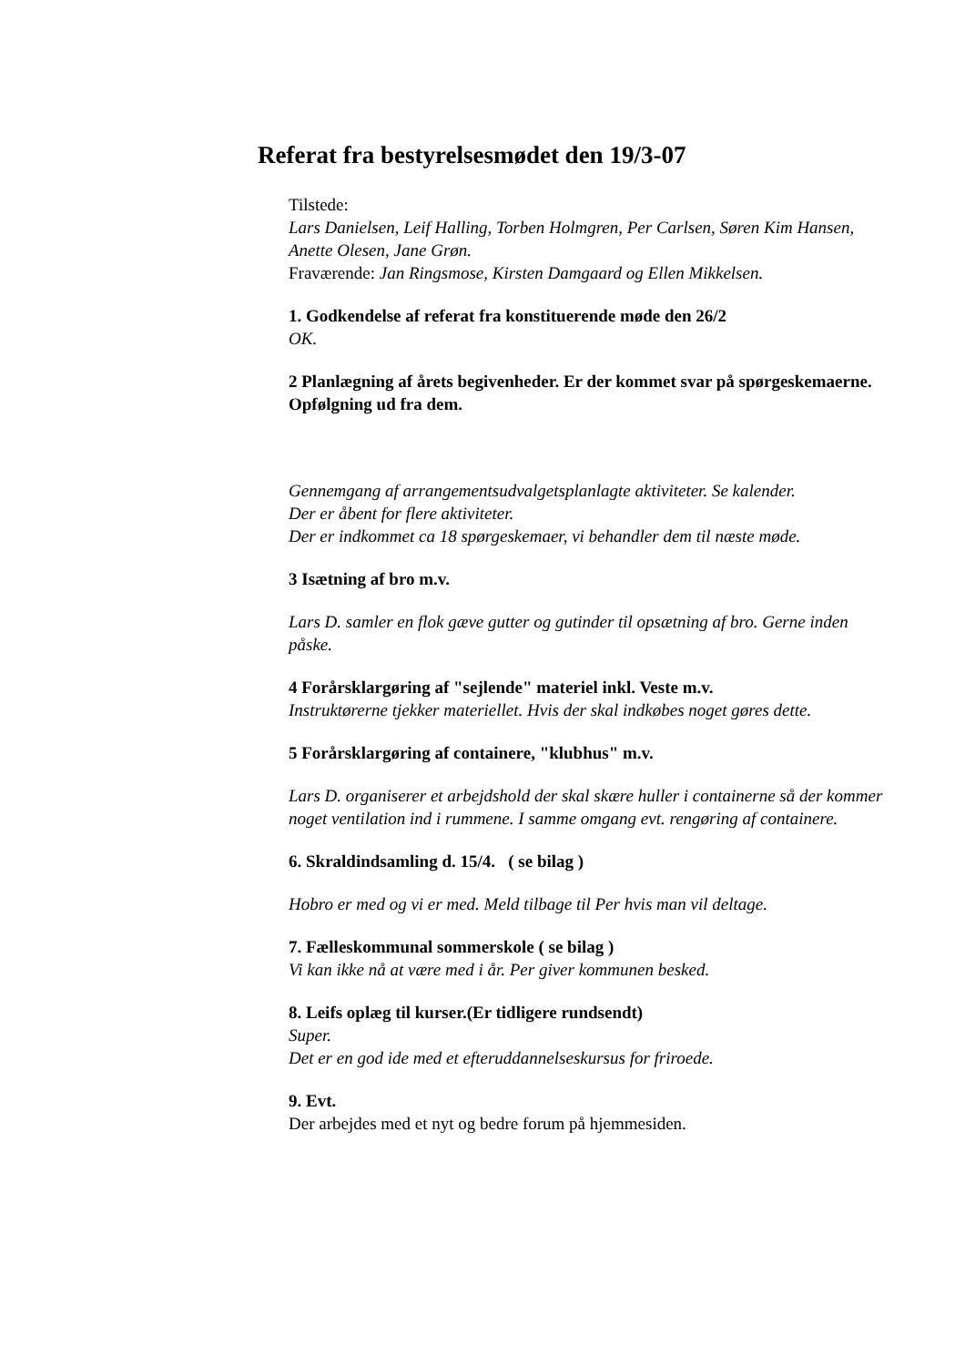Referat fra bestyrelsesmødet den 19/3-07
Tilstede:
Lars Danielsen, Leif Halling, Torben Holmgren, Per Carlsen, Søren Kim Hansen, Anette Olesen, Jane Grøn.
Fraværende: Jan Ringsmose, Kirsten Damgaard og Ellen Mikkelsen.
1. Godkendelse af referat fra konstituerende møde den 26/2
OK.
2 Planlægning af årets begivenheder. Er der kommet svar på spørgeskemaerne.
Opfølgning ud fra dem.
Gennemgang af arrangementsudvalgetsplanlagte aktiviteter. Se kalender.
Der er åbent for flere aktiviteter.
Der er indkommet ca 18 spørgeskemaer, vi behandler dem til næste møde.
3 Isætning af bro m.v.
Lars D. samler en flok gæve gutter og gutinder til opsætning af bro. Gerne inden påske.
4 Forårsklargøring af "sejlende" materiel inkl. Veste m.v.
Instruktørerne tjekker materiellet. Hvis der skal indkøbes noget gøres dette.
5 Forårsklargøring af containere, "klubhus" m.v.
Lars D. organiserer et arbejdshold der skal skære huller i containerne så der kommer noget ventilation ind i rummene. I samme omgang evt. rengøring af containere.
6. Skraldindsamling d. 15/4. ( se bilag )
Hobro er med og vi er med. Meld tilbage til Per hvis man vil deltage.
7. Fælleskommunal sommerskole ( se bilag )
Vi kan ikke nå at være med i år. Per giver kommunen besked.
8. Leifs oplæg til kurser.(Er tidligere rundsendt)
Super.
Det er en god ide med et efteruddannelseskursus for friroede.
9. Evt.
Der arbejdes med et nyt og bedre forum på hjemmesiden.